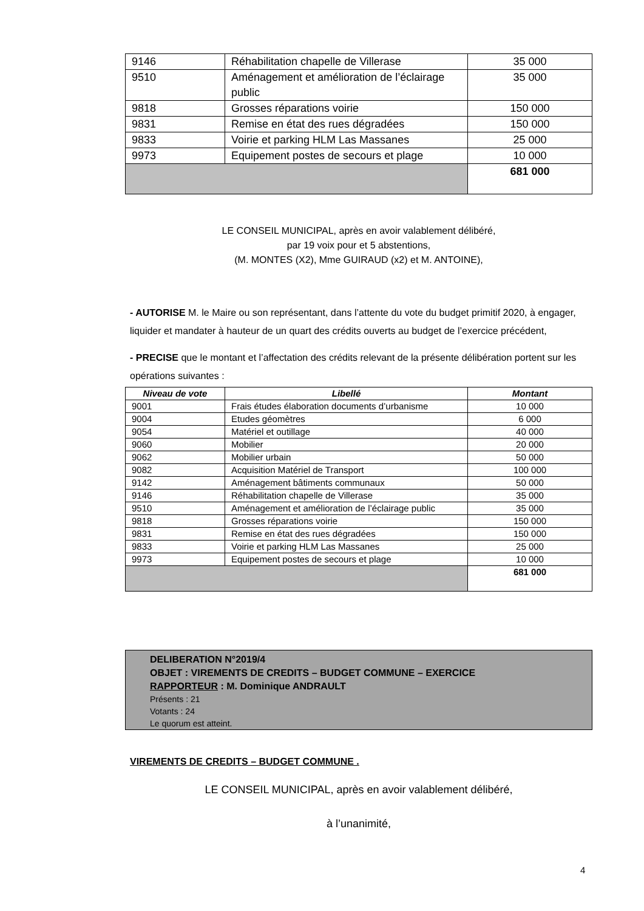| 9146 | Réhabilitation chapelle de Villerase | 35 000 |
| 9510 | Aménagement et amélioration de l’éclairage public | 35 000 |
| 9818 | Grosses réparations voirie | 150 000 |
| 9831 | Remise en état des rues dégradées | 150 000 |
| 9833 | Voirie et parking HLM Las Massanes | 25 000 |
| 9973 | Equipement postes de secours et plage | 10 000 |
| | | 681 000 |
LE CONSEIL MUNICIPAL, après en avoir valablement délibéré,
par 19 voix pour et 5 abstentions,
(M. MONTES (X2), Mme GUIRAUD (x2) et M. ANTOINE),
- AUTORISE M. le Maire ou son représentant, dans l’attente du vote du budget primitif 2020, à engager, liquider et mandater à hauteur de un quart des crédits ouverts au budget de l’exercice précédent,
- PRECISE que le montant et l’affectation des crédits relevant de la présente délibération portent sur les opérations suivantes :
| Niveau de vote | Libellé | Montant |
| --- | --- | --- |
| 9001 | Frais études élaboration documents d’urbanisme | 10 000 |
| 9004 | Etudes géomètres | 6 000 |
| 9054 | Matériel et outillage | 40 000 |
| 9060 | Mobilier | 20 000 |
| 9062 | Mobilier urbain | 50 000 |
| 9082 | Acquisition Matériel de Transport | 100 000 |
| 9142 | Aménagement bâtiments communaux | 50 000 |
| 9146 | Réhabilitation chapelle de Villerase | 35 000 |
| 9510 | Aménagement et amélioration de l’éclairage public | 35 000 |
| 9818 | Grosses réparations voirie | 150 000 |
| 9831 | Remise en état des rues dégradées | 150 000 |
| 9833 | Voirie et parking HLM Las Massanes | 25 000 |
| 9973 | Equipement postes de secours et plage | 10 000 |
| | | 681 000 |
DELIBERATION N°2019/4
OBJET : VIREMENTS DE CREDITS – BUDGET COMMUNE – EXERCICE
RAPPORTEUR : M. Dominique ANDRAULT
Présents : 21
Votants : 24
Le quorum est atteint.
VIREMENTS DE CREDITS – BUDGET COMMUNE .
LE CONSEIL MUNICIPAL, après en avoir valablement délibéré,
à l’unanimité,
4